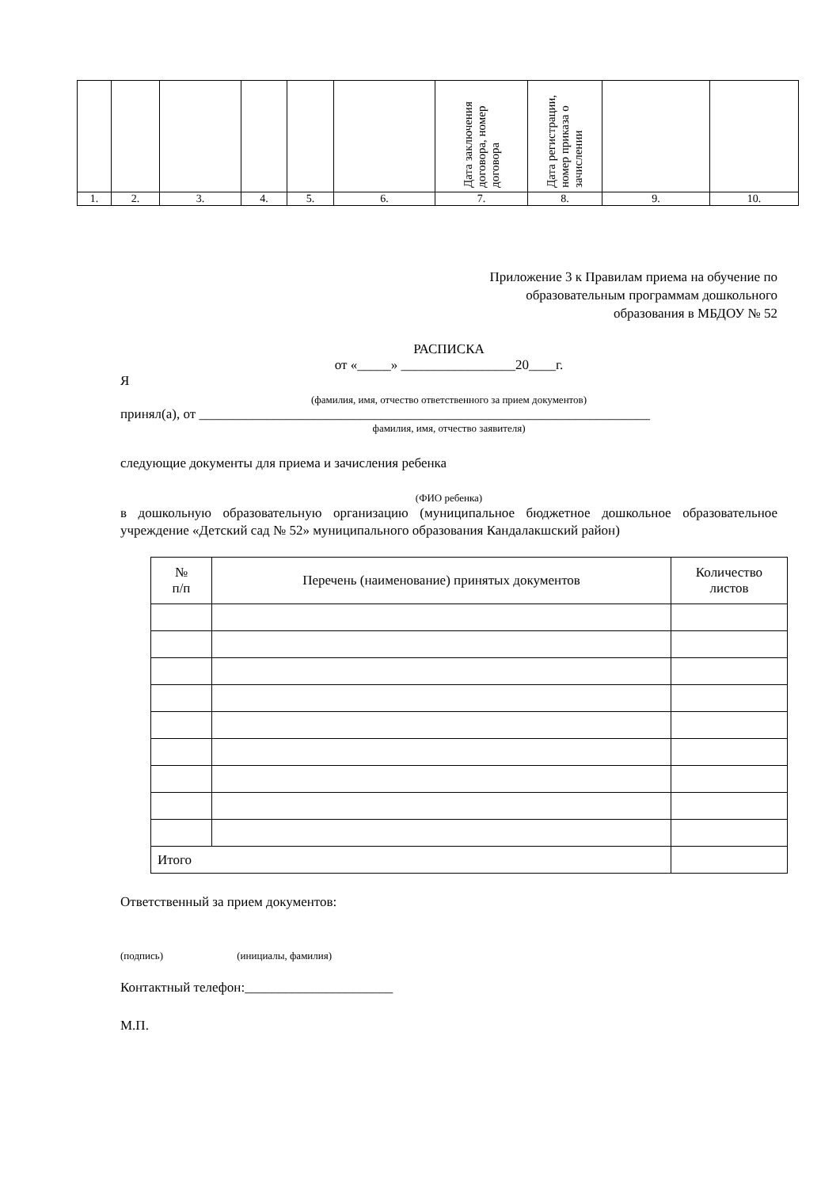| | | | | | | Дата заключения договора, номер договора | Дата регистрации, номер приказа о зачислении | | |
| 1. | 2. | 3. | 4. | 5. | 6. | 7. | 8. | 9. | 10. |
Приложение 3 к Правилам приема на обучение по образовательным программам дошкольного образования в МБДОУ № 52
РАСПИСКА
от «_____» _________________20____г.
Я
(фамилия, имя, отчество ответственного за прием документов)
принял(а), от ___________________________________________________________________
фамилия, имя, отчество заявителя)
следующие документы для приема и зачисления ребенка
(ФИО ребенка)
в дошкольную образовательную организацию (муниципальное бюджетное дошкольное образовательное учреждение «Детский сад № 52» муниципального образования Кандалакшский район)
| № п/п | Перечень (наименование) принятых документов | Количество листов |
| Итого | | |
Ответственный за прием документов:
(подпись) (инициалы, фамилия)
Контактный телефон:______________________
М.П.